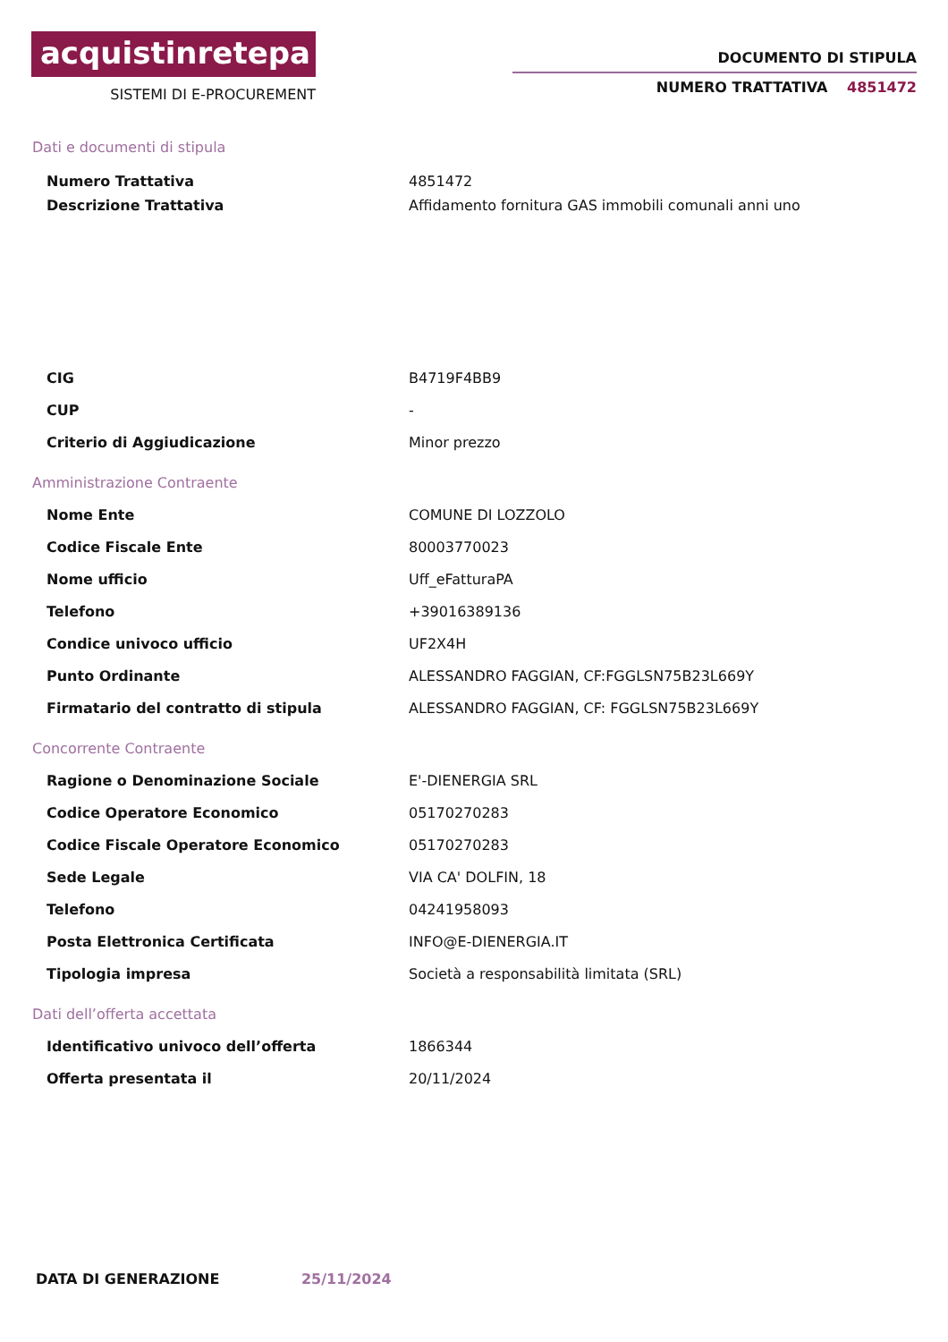acquistinretepa
SISTEMI DI E-PROCUREMENT
DOCUMENTO DI STIPULA
NUMERO TRATTATIVA 4851472
Dati e documenti di stipula
| Numero Trattativa | 4851472 |
| Descrizione Trattativa | Affidamento fornitura GAS immobili comunali anni uno |
| CIG | B4719F4BB9 |
| CUP | - |
| Criterio di Aggiudicazione | Minor prezzo |
Amministrazione Contraente
| Nome Ente | COMUNE DI LOZZOLO |
| Codice Fiscale Ente | 80003770023 |
| Nome ufficio | Uff_eFatturaPA |
| Telefono | +39016389136 |
| Condice univoco ufficio | UF2X4H |
| Punto Ordinante | ALESSANDRO FAGGIAN, CF:FGGLSN75B23L669Y |
| Firmatario del contratto di stipula | ALESSANDRO FAGGIAN, CF: FGGLSN75B23L669Y |
Concorrente Contraente
| Ragione o Denominazione Sociale | E'-DIENERGIA SRL |
| Codice Operatore Economico | 05170270283 |
| Codice Fiscale Operatore Economico | 05170270283 |
| Sede Legale | VIA CA' DOLFIN, 18 |
| Telefono | 04241958093 |
| Posta Elettronica Certificata | INFO@E-DIENERGIA.IT |
| Tipologia impresa | Società a responsabilità limitata (SRL) |
Dati dell’offerta accettata
| Identificativo univoco dell’offerta | 1866344 |
| Offerta presentata il | 20/11/2024 |
DATA DI GENERAZIONE 25/11/2024